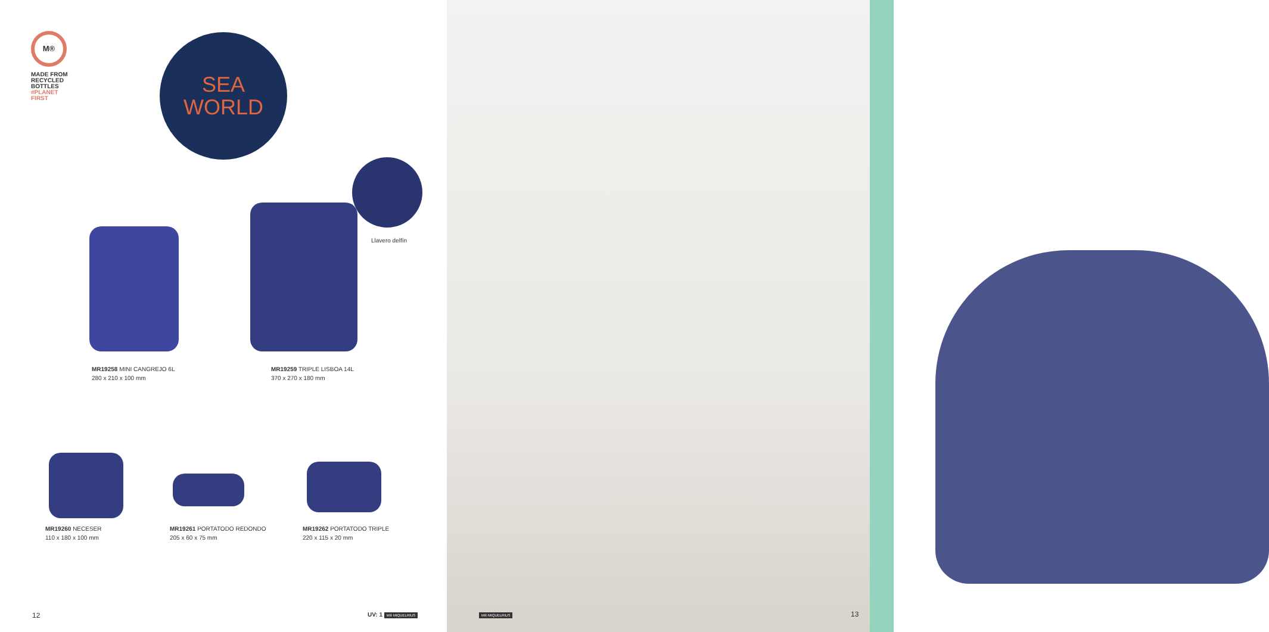M®
MADE FROM RECYCLED BOTTLES
#PLANET FIRST
SEA
WORLD
Llavero delfín
MR19258 MINI CANGREJO 6L
280 x 210 x 100 mm
MR19259 TRIPLE LISBOA 14L
370 x 270 x 180 mm
MR19260 NECESER
110 x 180 x 100 mm
MR19261 PORTATODO REDONDO
205 x 60 x 75 mm
MR19262 PORTATODO TRIPLE
220 x 115 x 20 mm
12 UV: 1 M® MIQUELRIUS
M® MIQUELRIUS 13